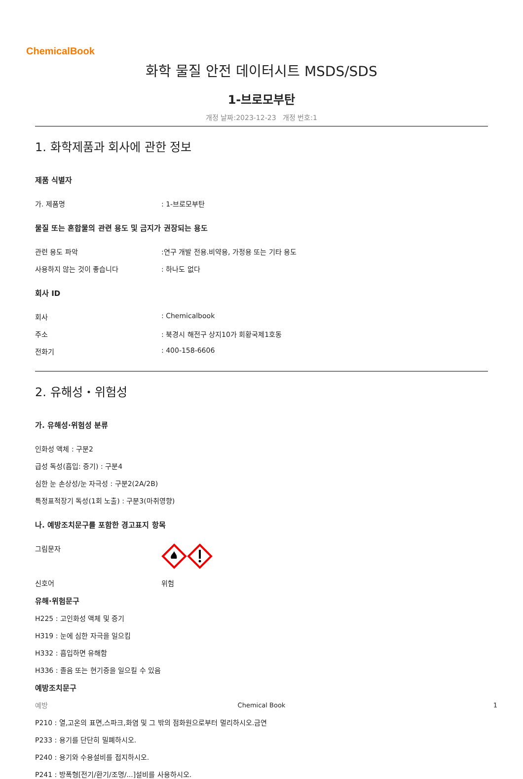ChemicalBook
화학 물질 안전 데이터시트 MSDS/SDS
1-브로모부탄
개정 날짜:2023-12-23 개정 번호:1
1. 화학제품과 회사에 관한 정보
제품 식별자
가. 제품명: 1-브로모부탄
물질 또는 혼합물의 관련 용도 및 금지가 권장되는 용도
관련 용도 파악:연구 개발 전용.비약용, 가정용 또는 기타 용도
사용하지 않는 것이 좋습니다: 하나도 없다
회사 ID
회사: Chemicalbook
주소: 북경시 해전구 상지10가 회황국제1호동
전화기: 400-158-6606
2. 유해성・위험성
가. 유해성·위험성 분류
인화성 액체 : 구분2
급성 독성(흡입: 증기) : 구분4
심한 눈 손상성/눈 자극성 : 구분2(2A/2B)
특정표적장기 독성(1회 노출) : 구분3(마취영향)
나. 예방조치문구를 포함한 경고표지 항목
그림문자
신호어 위험
유해·위험문구
H225 : 고인화성 액체 및 증기
H319 : 눈에 심한 자극을 일으킴
H332 : 흡입하면 유해함
H336 : 졸음 또는 현기증을 일으킬 수 있음
예방조치문구
예방
P210 : 열,고온의 표면,스파크,화염 및 그 밖의 점화원으로부터 멀리하시오.금연
P233 : 용기를 단단히 밀폐하시오.
P240 : 용기와 수용설비를 접지하시오.
P241 : 방폭형[전기/환기/조명/...]설비를 사용하시오.
Chemical Book 1